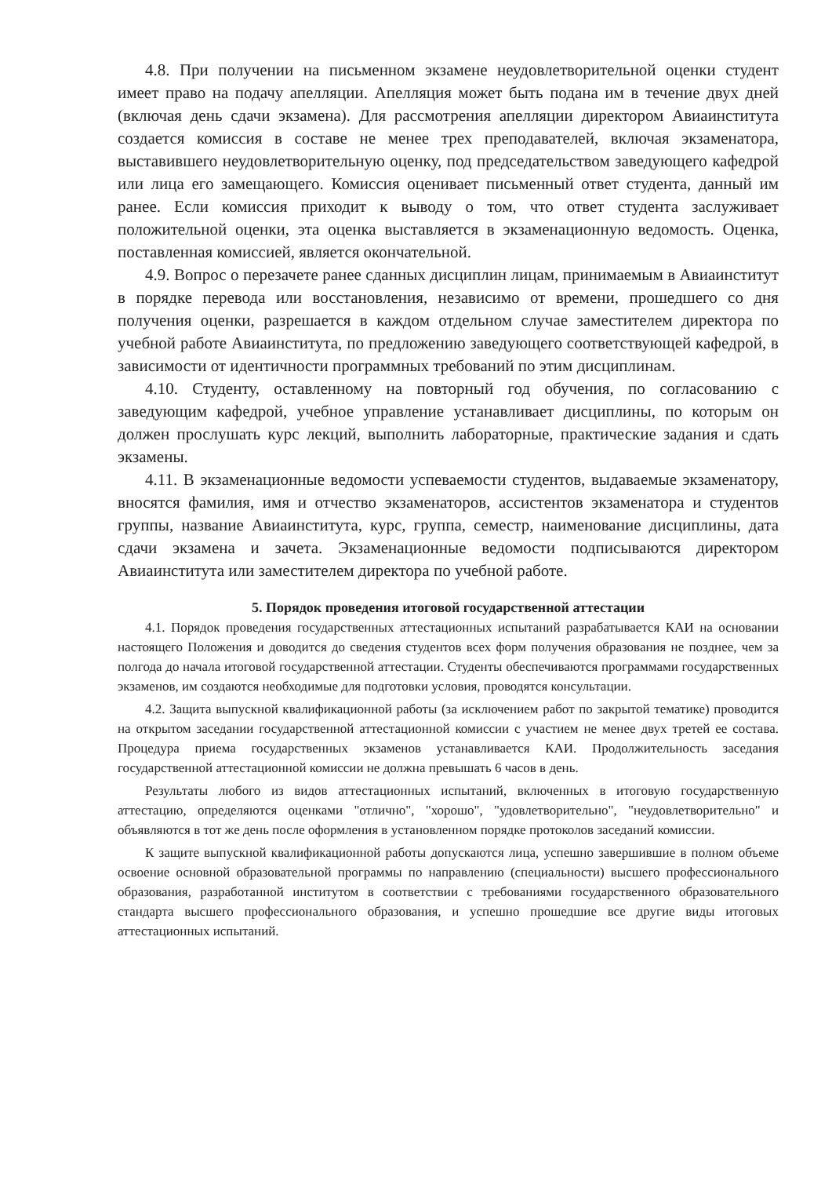4.8. При получении на письменном экзамене неудовлетворительной оценки студент имеет право на подачу апелляции. Апелляция может быть подана им в течение двух дней (включая день сдачи экзамена). Для рассмотрения апелляции директором Авиаинститута создается комиссия в составе не менее трех преподавателей, включая экзаменатора, выставившего неудовлетворительную оценку, под председательством заведующего кафедрой или лица его замещающего. Комиссия оценивает письменный ответ студента, данный им ранее. Если комиссия приходит к выводу о том, что ответ студента заслуживает положительной оценки, эта оценка выставляется в экзаменационную ведомость. Оценка, поставленная комиссией, является окончательной.
4.9. Вопрос о перезачете ранее сданных дисциплин лицам, принимаемым в Авиаинститут в порядке перевода или восстановления, независимо от времени, прошедшего со дня получения оценки, разрешается в каждом отдельном случае заместителем директора по учебной работе Авиаинститута, по предложению заведующего соответствующей кафедрой, в зависимости от идентичности программных требований по этим дисциплинам.
4.10. Студенту, оставленному на повторный год обучения, по согласованию с заведующим кафедрой, учебное управление устанавливает дисциплины, по которым он должен прослушать курс лекций, выполнить лабораторные, практические задания и сдать экзамены.
4.11. В экзаменационные ведомости успеваемости студентов, выдаваемые экзаменатору, вносятся фамилия, имя и отчество экзаменаторов, ассистентов экзаменатора и студентов группы, название Авиаинститута, курс, группа, семестр, наименование дисциплины, дата сдачи экзамена и зачета. Экзаменационные ведомости подписываются директором Авиаинститута или заместителем директора по учебной работе.
5. Порядок проведения итоговой государственной аттестации
4.1. Порядок проведения государственных аттестационных испытаний разрабатывается КАИ на основании настоящего Положения и доводится до сведения студентов всех форм получения образования не позднее, чем за полгода до начала итоговой государственной аттестации. Студенты обеспечиваются программами государственных экзаменов, им создаются необходимые для подготовки условия, проводятся консультации.
4.2. Защита выпускной квалификационной работы (за исключением работ по закрытой тематике) проводится на открытом заседании государственной аттестационной комиссии с участием не менее двух третей ее состава. Процедура приема государственных экзаменов устанавливается КАИ. Продолжительность заседания государственной аттестационной комиссии не должна превышать 6 часов в день.
Результаты любого из видов аттестационных испытаний, включенных в итоговую государственную аттестацию, определяются оценками "отлично", "хорошо", "удовлетворительно", "неудовлетворительно" и объявляются в тот же день после оформления в установленном порядке протоколов заседаний комиссии.
К защите выпускной квалификационной работы допускаются лица, успешно завершившие в полном объеме освоение основной образовательной программы по направлению (специальности) высшего профессионального образования, разработанной институтом в соответствии с требованиями государственного образовательного стандарта высшего профессионального образования, и успешно прошедшие все другие виды итоговых аттестационных испытаний.